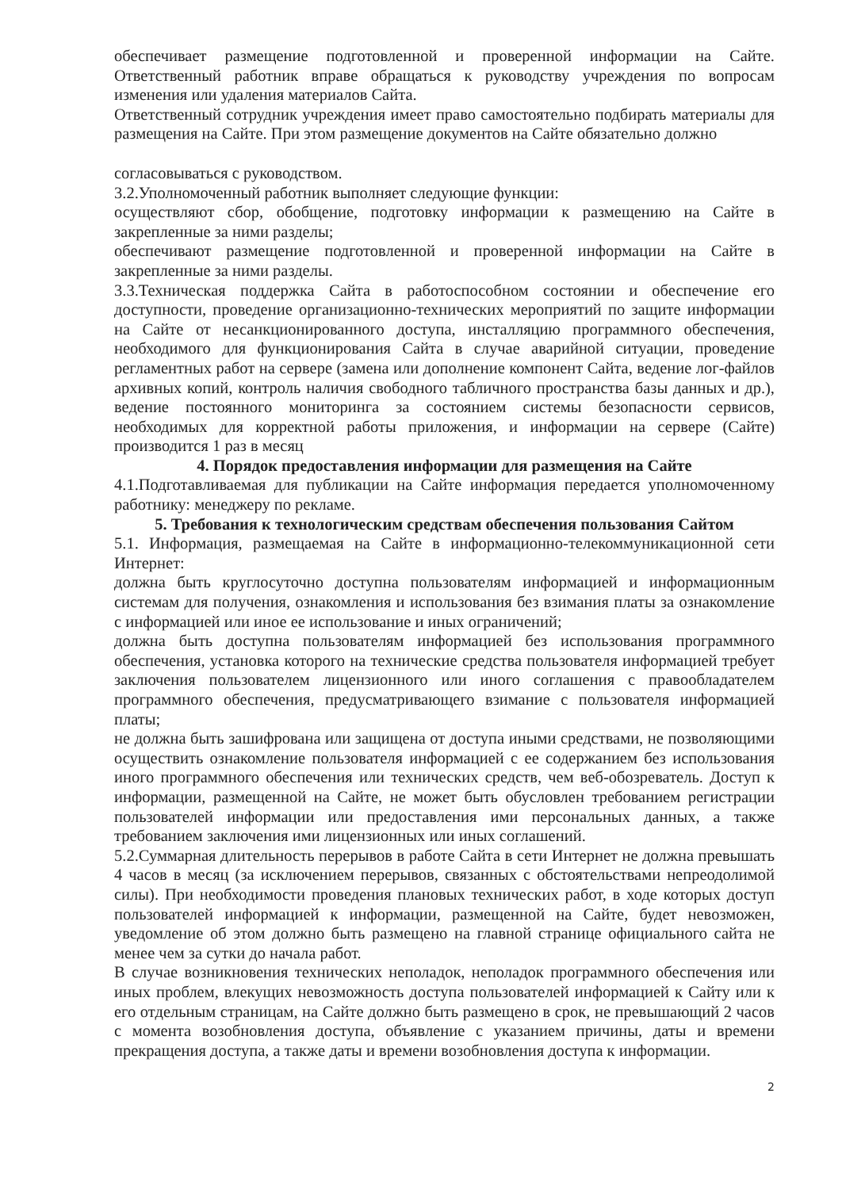обеспечивает размещение подготовленной и проверенной информации на Сайте. Ответственный работник вправе обращаться к руководству учреждения по вопросам изменения или удаления материалов Сайта.
Ответственный сотрудник учреждения имеет право самостоятельно подбирать материалы для размещения на Сайте. При этом размещение документов на Сайте обязательно должно
согласовываться с руководством.
3.2.Уполномоченный работник выполняет следующие функции:
осуществляют сбор, обобщение, подготовку информации к размещению на Сайте в закрепленные за ними разделы;
обеспечивают размещение подготовленной и проверенной информации на Сайте в закрепленные за ними разделы.
3.3.Техническая поддержка Сайта в работоспособном состоянии и обеспечение его доступности, проведение организационно-технических мероприятий по защите информации на Сайте от несанкционированного доступа, инсталляцию программного обеспечения, необходимого для функционирования Сайта в случае аварийной ситуации, проведение регламентных работ на сервере (замена или дополнение компонент Сайта, ведение лог-файлов архивных копий, контроль наличия свободного табличного пространства базы данных и др.), ведение постоянного мониторинга за состоянием системы безопасности сервисов, необходимых для корректной работы приложения, и информации на сервере (Сайте) производится 1 раз в месяц
4. Порядок предоставления информации для размещения на Сайте
4.1.Подготавливаемая для публикации на Сайте информация передается уполномоченному работнику: менеджеру по рекламе.
5. Требования к технологическим средствам обеспечения пользования Сайтом
5.1. Информация, размещаемая на Сайте в информационно-телекоммуникационной сети Интернет:
должна быть круглосуточно доступна пользователям информацией и информационным системам для получения, ознакомления и использования без взимания платы за ознакомление с информацией или иное ее использование и иных ограничений;
должна быть доступна пользователям информацией без использования программного обеспечения, установка которого на технические средства пользователя информацией требует заключения пользователем лицензионного или иного соглашения с правообладателем программного обеспечения, предусматривающего взимание с пользователя информацией платы;
не должна быть зашифрована или защищена от доступа иными средствами, не позволяющими осуществить ознакомление пользователя информацией с ее содержанием без использования иного программного обеспечения или технических средств, чем веб-обозреватель. Доступ к информации, размещенной на Сайте, не может быть обусловлен требованием регистрации пользователей информации или предоставления ими персональных данных, а также требованием заключения ими лицензионных или иных соглашений.
5.2.Суммарная длительность перерывов в работе Сайта в сети Интернет не должна превышать 4 часов в месяц (за исключением перерывов, связанных с обстоятельствами непреодолимой силы). При необходимости проведения плановых технических работ, в ходе которых доступ пользователей информацией к информации, размещенной на Сайте, будет невозможен, уведомление об этом должно быть размещено на главной странице официального сайта не менее чем за сутки до начала работ.
В случае возникновения технических неполадок, неполадок программного обеспечения или иных проблем, влекущих невозможность доступа пользователей информацией к Сайту или к его отдельным страницам, на Сайте должно быть размещено в срок, не превышающий 2 часов с момента возобновления доступа, объявление с указанием причины, даты и времени прекращения доступа, а также даты и времени возобновления доступа к информации.
2